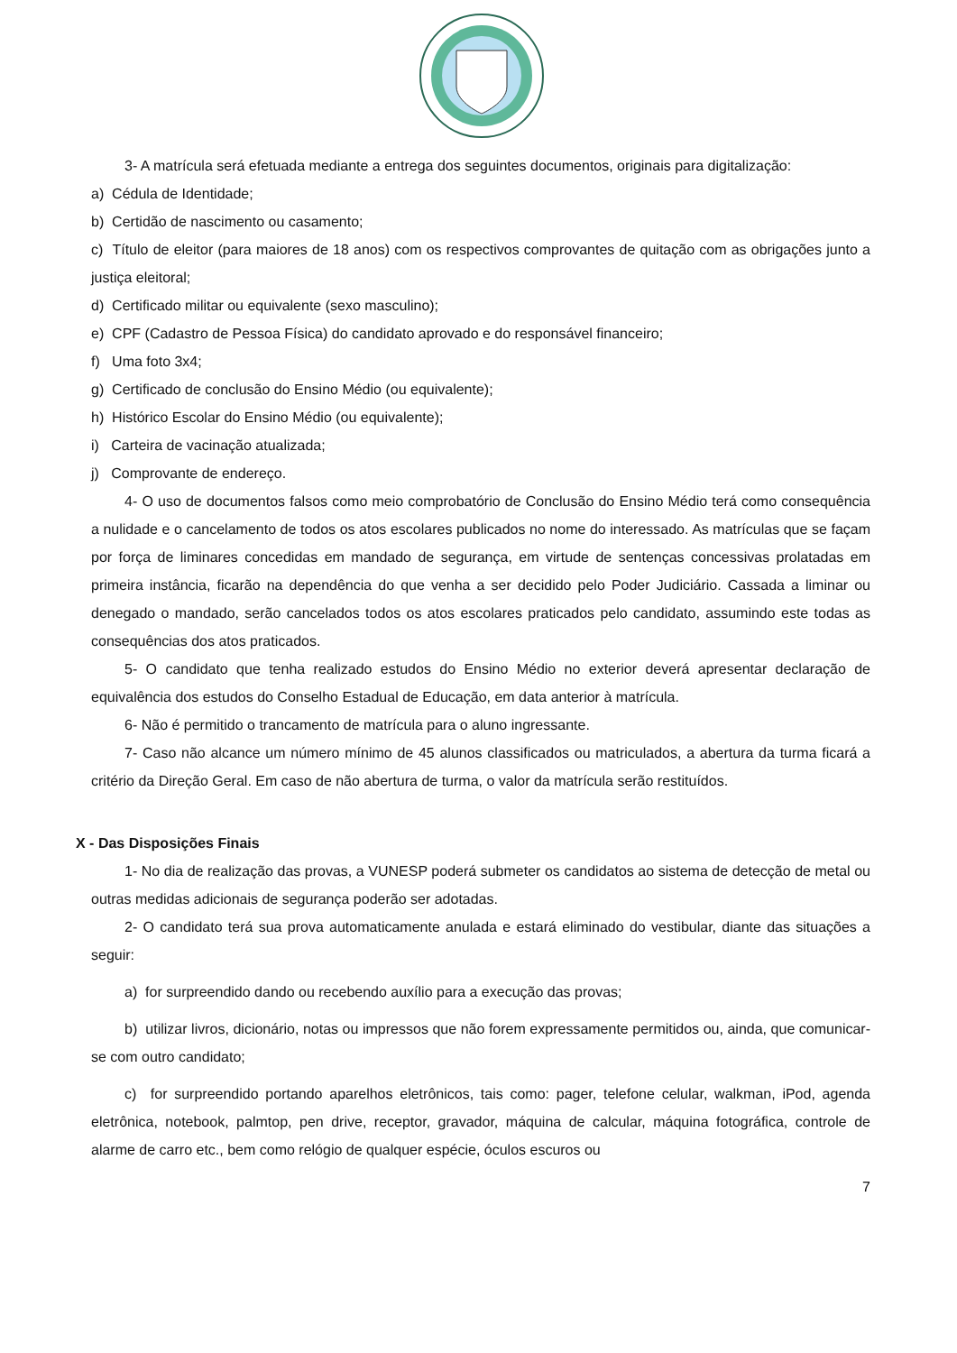3- A matrícula será efetuada mediante a entrega dos seguintes documentos, originais para digitalização:
a) Cédula de Identidade;
b) Certidão de nascimento ou casamento;
c) Título de eleitor (para maiores de 18 anos) com os respectivos comprovantes de quitação com as obrigações junto a justiça eleitoral;
d) Certificado militar ou equivalente (sexo masculino);
e) CPF (Cadastro de Pessoa Física) do candidato aprovado e do responsável financeiro;
f) Uma foto 3x4;
g) Certificado de conclusão do Ensino Médio (ou equivalente);
h) Histórico Escolar do Ensino Médio (ou equivalente);
i) Carteira de vacinação atualizada;
j) Comprovante de endereço.
4- O uso de documentos falsos como meio comprobatório de Conclusão do Ensino Médio terá como consequência a nulidade e o cancelamento de todos os atos escolares publicados no nome do interessado. As matrículas que se façam por força de liminares concedidas em mandado de segurança, em virtude de sentenças concessivas prolatadas em primeira instância, ficarão na dependência do que venha a ser decidido pelo Poder Judiciário. Cassada a liminar ou denegado o mandado, serão cancelados todos os atos escolares praticados pelo candidato, assumindo este todas as consequências dos atos praticados.
5- O candidato que tenha realizado estudos do Ensino Médio no exterior deverá apresentar declaração de equivalência dos estudos do Conselho Estadual de Educação, em data anterior à matrícula.
6- Não é permitido o trancamento de matrícula para o aluno ingressante.
7- Caso não alcance um número mínimo de 45 alunos classificados ou matriculados, a abertura da turma ficará a critério da Direção Geral. Em caso de não abertura de turma, o valor da matrícula serão restituídos.
X - Das Disposições Finais
1- No dia de realização das provas, a VUNESP poderá submeter os candidatos ao sistema de detecção de metal ou outras medidas adicionais de segurança poderão ser adotadas.
2- O candidato terá sua prova automaticamente anulada e estará eliminado do vestibular, diante das situações a seguir:
a) for surpreendido dando ou recebendo auxílio para a execução das provas;
b) utilizar livros, dicionário, notas ou impressos que não forem expressamente permitidos ou, ainda, que comunicar-se com outro candidato;
c) for surpreendido portando aparelhos eletrônicos, tais como: pager, telefone celular, walkman, iPod, agenda eletrônica, notebook, palmtop, pen drive, receptor, gravador, máquina de calcular, máquina fotográfica, controle de alarme de carro etc., bem como relógio de qualquer espécie, óculos escuros ou
7